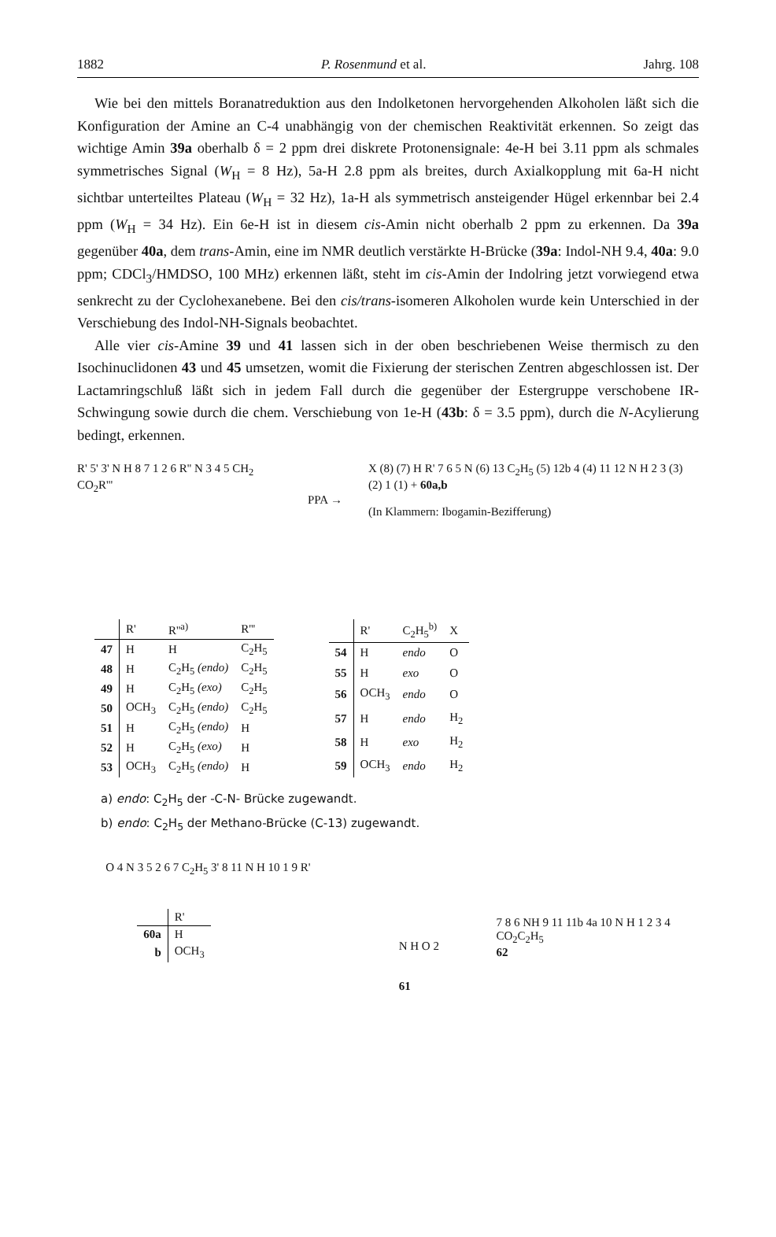1882 P. Rosenmund et al. Jahrg. 108
Wie bei den mittels Boranatreduktion aus den Indolketonen hervorgehenden Alkoholen läßt sich die Konfiguration der Amine an C-4 unabhängig von der chemischen Reaktivität erkennen. So zeigt das wichtige Amin 39a oberhalb δ = 2 ppm drei diskrete Protonensignale: 4e-H bei 3.11 ppm als schmales symmetrisches Signal (W<sub>H</sub> = 8 Hz), 5a-H 2.8 ppm als breites, durch Axialkopplung mit 6a-H nicht sichtbar unterteiltes Plateau (W<sub>H</sub> = 32 Hz), 1a-H als symmetrisch ansteigender Hügel erkennbar bei 2.4 ppm (W<sub>H</sub> = 34 Hz). Ein 6e-H ist in diesem cis-Amin nicht oberhalb 2 ppm zu erkennen. Da 39a gegenüber 40a, dem trans-Amin, eine im NMR deutlich verstärkte H-Brücke (39a: Indol-NH 9.4, 40a: 9.0 ppm; CDCl<sub>3</sub>/HMDSO, 100 MHz) erkennen läßt, steht im cis-Amin der Indolring jetzt vorwiegend etwa senkrecht zu der Cyclohexanebene. Bei den cis/trans-isomeren Alkoholen wurde kein Unterschied in der Verschiebung des Indol-NH-Signals beobachtet.
Alle vier cis-Amine 39 und 41 lassen sich in der oben beschriebenen Weise thermisch zu den Isochinuclidonen 43 und 45 umsetzen, womit die Fixierung der sterischen Zentren abgeschlossen ist. Der Lactamringschluß läßt sich in jedem Fall durch die gegenüber der Estergruppe verschobene IR-Schwingung sowie durch die chem. Verschiebung von 1e-H (43b: δ = 3.5 ppm), durch die N-Acylierung bedingt, erkennen.
R' 5' 3' N H 8 7 1 2 6 R'' N 3 4 5 CH<sub>2</sub> CO<sub>2</sub>R'''
PPA →
X (8) (7) H R' 7 6 5 N (6) 13 C<sub>2</sub>H<sub>5</sub> (5) 12b 4 (4) 11 12 N H 2 3 (3) (2) 1 (1) + 60a,b
(In Klammern: Ibogamin-Bezifferung)
| | R' | R''<sup>a)</sup> | R''' |
| --- | --- | --- | --- |
| 47 | H | H | C<sub>2</sub>H<sub>5</sub> |
| 48 | H | C<sub>2</sub>H<sub>5</sub> (endo) | C<sub>2</sub>H<sub>5</sub> |
| 49 | H | C<sub>2</sub>H<sub>5</sub> (exo) | C<sub>2</sub>H<sub>5</sub> |
| 50 | OCH<sub>3</sub> | C<sub>2</sub>H<sub>5</sub> (endo) | C<sub>2</sub>H<sub>5</sub> |
| 51 | H | C<sub>2</sub>H<sub>5</sub> (endo) | H |
| 52 | H | C<sub>2</sub>H<sub>5</sub> (exo) | H |
| 53 | OCH<sub>3</sub> | C<sub>2</sub>H<sub>5</sub> (endo) | H |
| | R' | C<sub>2</sub>H<sub>5</sub><sup>b)</sup> | X |
| --- | --- | --- | --- |
| 54 | H | endo | O |
| 55 | H | exo | O |
| 56 | OCH<sub>3</sub> | endo | O |
| 57 | H | endo | H<sub>2</sub> |
| 58 | H | exo | H<sub>2</sub> |
| 59 | OCH<sub>3</sub> | endo | H<sub>2</sub> |
a) endo: C<sub>2</sub>H<sub>5</sub> der -C-N- Brücke zugewandt.
b) endo: C<sub>2</sub>H<sub>5</sub> der Methano-Brücke (C-13) zugewandt.
O 4 N 3 5 2 6 7 C<sub>2</sub>H<sub>5</sub> 3' 8 11 N H 10 1 9 R'
| | R' |
| --- | --- |
| 60a | H |
| b | OCH<sub>3</sub> |
N H O 2
61
7 8 6 NH 9 11 11b 4a 10 N H 1 2 3 4
CO<sub>2</sub>C<sub>2</sub>H<sub>5</sub>
62